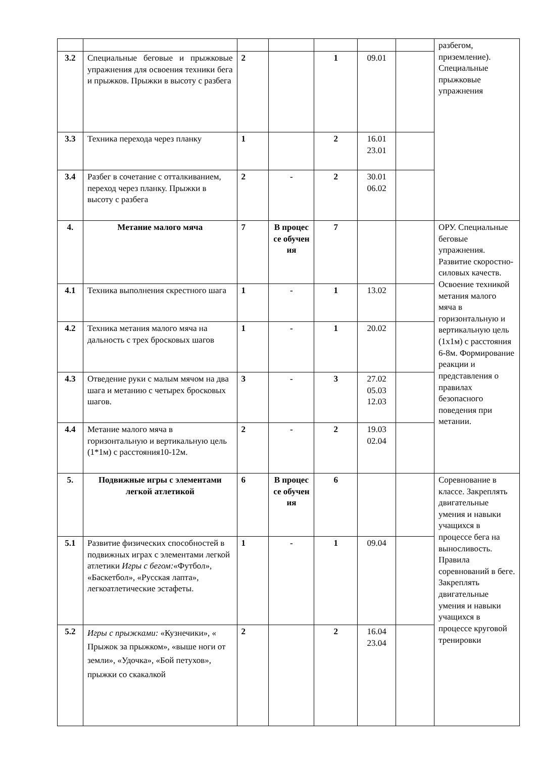| | | | | | | | разбегом, приземление). Специальные прыжковые упражнения |
| 3.2 | Специальные беговые и прыжковые упражнения для освоения техники бега и прыжков. Прыжки в высоту с разбега | 2 | | 1 | 09.01 | | |
| 3.3 | Техника перехода через планку | 1 | | 2 | 16.01 23.01 | | |
| 3.4 | Разбег в сочетание с отталкиванием, переход через планку. Прыжки в высоту с разбега | 2 | - | 2 | 30.01 06.02 | | |
| 4. | Метание малого мяча | 7 | В процес се обучен ия | 7 | | | ОРУ. Специальные беговые упражнения. Развитие скоростно-силовых качеств. Освоение техникой метания малого мяча в горизонтальную и вертикальную цель (1х1м) с расстояния 6-8м. Формирование реакции и представления о правилах безопасного поведения при метании. |
| 4.1 | Техника выполнения скрестного шага | 1 | - | 1 | 13.02 | | |
| 4.2 | Техника метания малого мяча на дальность с трех бросковых шагов | 1 | - | 1 | 20.02 | | |
| 4.3 | Отведение руки с малым мячом на два шага и метанию с четырех бросковых шагов. | 3 | - | 3 | 27.02 05.03 12.03 | | |
| 4.4 | Метание малого мяча в горизонтальную и вертикальную цель (1*1м) с расстояния10-12м. | 2 | - | 2 | 19.03 02.04 | | |
| 5. | Подвижные игры с элементами легкой атлетикой | 6 | В процес се обучен ия | 6 | | | Соревнование в классе. Закреплять двигательные умения и навыки учащихся в процессе бега на выносливость. Правила соревнований в беге. Закреплять двигательные умения и навыки учащихся в процессе круговой тренировки |
| 5.1 | Развитие физических способностей в подвижных играх с элементами легкой атлетики Игры с бегом: «Футбол», «Баскетбол», «Русская лапта», легкоатлетические эстафеты. | 1 | - | 1 | 09.04 | | |
| 5.2 | Игры с прыжками: «Кузнечики», « Прыжок за прыжком», «выше ноги от земли», «Удочка», «Бой петухов», прыжки со скакалкой | 2 | | 2 | 16.04 23.04 | | |